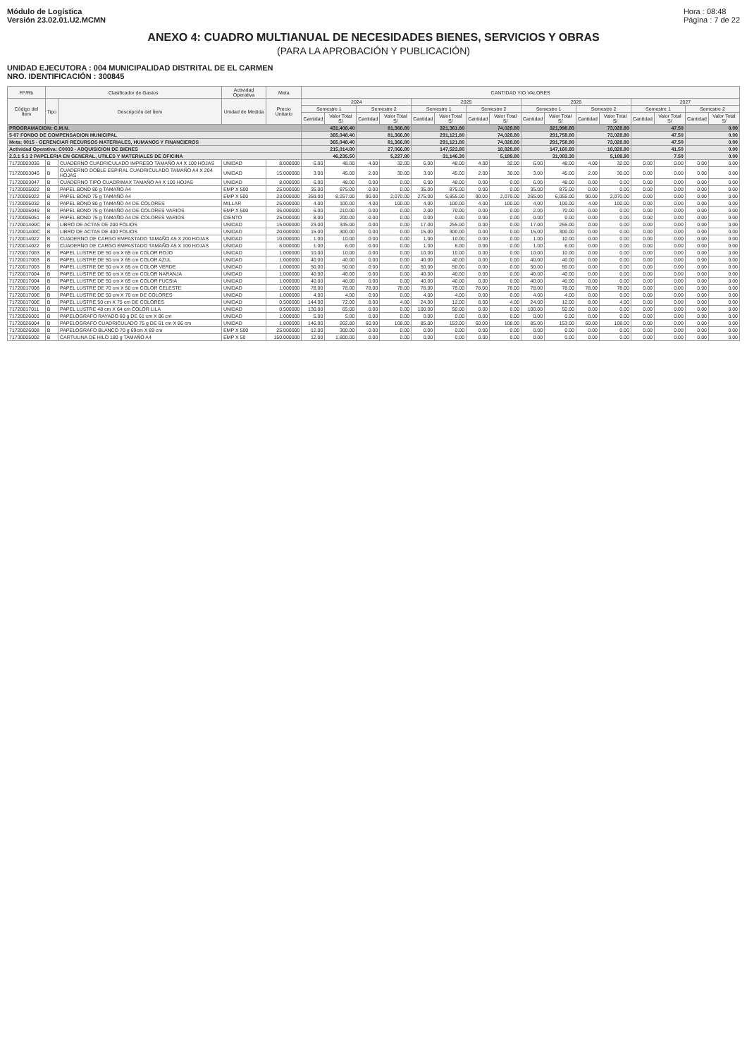Módulo de Logística
Versión 23.02.01.U2.MCMN
Hora : 08:48
Página : 7 de 22
ANEXO 4: CUADRO MULTIANUAL DE NECESIDADES BIENES, SERVICIOS Y OBRAS
(PARA LA APROBACIÓN Y PUBLICACIÓN)
UNIDAD EJECUTORA : 004 MUNICIPALIDAD DISTRITAL DE EL CARMEN
NRO. IDENTIFICACIÓN : 300845
| FF/Rb | Clasificador de Gastos | | Actividad Operativa | Meta | CANTIDAD Y/O VALORES | | | | | | | | | | | | | | | |
| --- | --- | --- | --- | --- | --- | --- | --- | --- | --- | --- | --- | --- | --- | --- | --- | --- | --- | --- | --- | --- |
| Código del Ítem | Tipo | Descripción del Ítem | Unidad de Medida | Precio Unitario | 2024 | | | | 2025 | | | | 2026 | | | | 2027 | | | |
| | | | | | Semestre 1 | | Semestre 2 | | Semestre 1 | | Semestre 2 | | Semestre 1 | | Semestre 2 | | Semestre 1 | | Semestre 2 | |
| | | | | | Cantidad | Valor Total S/ | Cantidad | Valor Total S/ | Cantidad | Valor Total S/ | Cantidad | Valor Total S/ | Cantidad | Valor Total S/ | Cantidad | Valor Total S/ | Cantidad | Valor Total S/ | Cantidad | Valor Total S/ |
| PROGRAMACION: C.M.N. | | | | | 431,408.40 | | 81,366.80 | | 321,361.80 | | 74,028.80 | | 321,998.80 | | 73,028.80 | | 47.50 | | 0.00 | |
| 5-07 FONDO DE COMPENSACION MUNICIPAL | | | | | 365,048.40 | | 81,366.80 | | 291,121.80 | | 74,028.80 | | 291,758.80 | | 73,028.80 | | 47.50 | | 0.00 | |
| Meta: 0015 - GERENCIAR RECURSOS MATERIALES, HUMANOS Y FINANCIEROS | | | | | 365,048.40 | | 81,366.80 | | 291,121.80 | | 74,028.80 | | 291,758.80 | | 73,028.80 | | 47.50 | | 0.00 | |
| Actividad Operativa: C0003 - ADQUISICION DE BIENES | | | | | 215,014.80 | | 27,066.80 | | 147,523.80 | | 18,828.80 | | 147,160.80 | | 18,828.80 | | 41.50 | | 0.00 | |
| 2.3.1 5.1 2 PAPELERIA EN GENERAL, UTILES Y MATERIALES DE OFICINA | | | | | 46,235.50 | | 5,227.80 | | 31,146.30 | | 5,189.80 | | 31,083.30 | | 5,189.80 | | 7.50 | | 0.00 | |
| 71720003036 | B | CUADERNO CUADRICULADO IMPRESO TAMAÑO A4 X 100 HOJAS | UNIDAD | 8.000000 | 6.00 | 48.00 | 4.00 | 32.00 | 6.00 | 48.00 | 4.00 | 32.00 | 6.00 | 48.00 | 4.00 | 32.00 | 0.00 | 0.00 | 0.00 | 0.00 |
| 71720003045 | B | CUADERNO DOBLE ESPIRAL CUADRICULADO TAMAÑO A4 X 204 HOJAS | UNIDAD | 15.000000 | 3.00 | 45.00 | 2.00 | 30.00 | 3.00 | 45.00 | 2.00 | 30.00 | 3.00 | 45.00 | 2.00 | 30.00 | 0.00 | 0.00 | 0.00 | 0.00 |
| 71720003047 | B | CUADERNO TIPO CUADRIMAX TAMAÑO A4 X 100 HOJAS | UNIDAD | 8.000000 | 6.00 | 48.00 | 0.00 | 0.00 | 6.00 | 48.00 | 0.00 | 0.00 | 6.00 | 48.00 | 0.00 | 0.00 | 0.00 | 0.00 | 0.00 | 0.00 |
| 71720005022 | B | PAPEL BOND 80 g TAMAÑO A4 | EMP X 500 | 25.000000 | 35.00 | 875.00 | 0.00 | 0.00 | 35.00 | 875.00 | 0.00 | 0.00 | 35.00 | 875.00 | 0.00 | 0.00 | 0.00 | 0.00 | 0.00 | 0.00 |
| 71720005022 | B | PAPEL BOND 75 g TAMAÑO A4 | EMP X 500 | 23.000000 | 359.00 | 8,257.00 | 90.00 | 2,070.00 | 275.00 | 5,855.00 | 90.00 | 2,070.00 | 265.00 | 6,055.00 | 90.00 | 2,070.00 | 0.00 | 0.00 | 0.00 | 0.00 |
| 71720005032 | B | PAPEL BOND 80 g TAMAÑO A4 DE COLORES | MILLAR | 25.000000 | 4.00 | 100.00 | 4.00 | 100.00 | 4.00 | 100.00 | 4.00 | 100.00 | 4.00 | 100.00 | 4.00 | 100.00 | 0.00 | 0.00 | 0.00 | 0.00 |
| 71720005049 | B | PAPEL BOND 75 g TAMAÑO A4 DE COLORES VARIOS | EMP X 500 | 35.000000 | 6.00 | 210.00 | 0.00 | 0.00 | 2.00 | 70.00 | 0.00 | 0.00 | 2.00 | 70.00 | 0.00 | 0.00 | 0.00 | 0.00 | 0.00 | 0.00 |
| 71720005051 | B | PAPEL BOND 75 g TAMAÑO A4 DE COLORES VARIOS | CIENTO | 25.000000 | 8.00 | 200.00 | 0.00 | 0.00 | 0.00 | 0.00 | 0.00 | 0.00 | 0.00 | 0.00 | 0.00 | 0.00 | 0.00 | 0.00 | 0.00 | 0.00 |
| 7172001400C | B | LIBRO DE ACTAS DE 200 FOLIOS | UNIDAD | 15.000000 | 23.00 | 345.00 | 0.00 | 0.00 | 17.00 | 255.00 | 0.00 | 0.00 | 17.00 | 255.00 | 0.00 | 0.00 | 0.00 | 0.00 | 0.00 | 0.00 |
| 7172001400C | B | LIBRO DE ACTAS DE 400 FOLIOS | UNIDAD | 20.000000 | 15.00 | 300.00 | 0.00 | 0.00 | 15.00 | 300.00 | 0.00 | 0.00 | 15.00 | 300.00 | 0.00 | 0.00 | 0.00 | 0.00 | 0.00 | 0.00 |
| 71720014022 | B | CUADERNO DE CARGO EMPASTADO TAMAÑO A5 X 200 HOJAS | UNIDAD | 10.000000 | 1.00 | 10.00 | 0.00 | 0.00 | 1.00 | 10.00 | 0.00 | 0.00 | 1.00 | 10.00 | 0.00 | 0.00 | 0.00 | 0.00 | 0.00 | 0.00 |
| 71720014022 | B | CUADERNO DE CARGO EMPASTADO TAMAÑO A5 X 100 HOJAS | UNIDAD | 6.000000 | 1.00 | 6.00 | 0.00 | 0.00 | 1.00 | 6.00 | 0.00 | 0.00 | 1.00 | 6.00 | 0.00 | 0.00 | 0.00 | 0.00 | 0.00 | 0.00 |
| 71720017003 | B | PAPEL LUSTRE DE 50 cm X 65 cm COLOR ROJO | UNIDAD | 1.000000 | 10.00 | 10.00 | 0.00 | 0.00 | 10.00 | 10.00 | 0.00 | 0.00 | 10.00 | 10.00 | 0.00 | 0.00 | 0.00 | 0.00 | 0.00 | 0.00 |
| 71720017003 | B | PAPEL LUSTRE DE 50 cm X 65 cm COLOR AZUL | UNIDAD | 1.000000 | 40.00 | 40.00 | 0.00 | 0.00 | 40.00 | 40.00 | 0.00 | 0.00 | 40.00 | 40.00 | 0.00 | 0.00 | 0.00 | 0.00 | 0.00 | 0.00 |
| 71720017003 | B | PAPEL LUSTRE DE 50 cm X 65 cm COLOR VERDE | UNIDAD | 1.000000 | 50.00 | 50.00 | 0.00 | 0.00 | 50.00 | 50.00 | 0.00 | 0.00 | 50.00 | 50.00 | 0.00 | 0.00 | 0.00 | 0.00 | 0.00 | 0.00 |
| 71720017004 | B | PAPEL LUSTRE DE 50 cm X 65 cm COLOR NARANJA | UNIDAD | 1.000000 | 40.00 | 40.00 | 0.00 | 0.00 | 40.00 | 40.00 | 0.00 | 0.00 | 40.00 | 40.00 | 0.00 | 0.00 | 0.00 | 0.00 | 0.00 | 0.00 |
| 71720017004 | B | PAPEL LUSTRE DE 50 cm X 65 cm COLOR FUCSIA | UNIDAD | 1.000000 | 40.00 | 40.00 | 0.00 | 0.00 | 40.00 | 40.00 | 0.00 | 0.00 | 40.00 | 40.00 | 0.00 | 0.00 | 0.00 | 0.00 | 0.00 | 0.00 |
| 71720017008 | B | PAPEL LUSTRE DE 70 cm X 50 cm COLOR CELESTE | UNIDAD | 1.000000 | 78.00 | 78.00 | 78.00 | 78.00 | 78.00 | 78.00 | 78.00 | 78.00 | 78.00 | 78.00 | 78.00 | 78.00 | 0.00 | 0.00 | 0.00 | 0.00 |
| 7172001700E | B | PAPEL LUSTRE DE 50 cm X 70 cm DE COLORES | UNIDAD | 1.000000 | 4.00 | 4.00 | 0.00 | 0.00 | 4.00 | 4.00 | 0.00 | 0.00 | 4.00 | 4.00 | 0.00 | 0.00 | 0.00 | 0.00 | 0.00 | 0.00 |
| 7172001700E | B | PAPEL LUSTRE 50 cm X 75 cm DE COLORES | UNIDAD | 0.500000 | 144.00 | 72.00 | 8.00 | 4.00 | 24.00 | 12.00 | 8.00 | 4.00 | 24.00 | 12.00 | 8.00 | 4.00 | 0.00 | 0.00 | 0.00 | 0.00 |
| 71720017011 | B | PAPEL LUSTRE 48 cm X 64 cm COLOR LILA | UNIDAD | 0.500000 | 130.00 | 65.00 | 0.00 | 0.00 | 100.00 | 50.00 | 0.00 | 0.00 | 100.00 | 50.00 | 0.00 | 0.00 | 0.00 | 0.00 | 0.00 | 0.00 |
| 71720026001 | B | PAPELOGRAFO RAYADO 60 g DE 61 cm X 86 cm | UNIDAD | 1.000000 | 5.00 | 5.00 | 0.00 | 0.00 | 0.00 | 0.00 | 0.00 | 0.00 | 0.00 | 0.00 | 0.00 | 0.00 | 0.00 | 0.00 | 0.00 | 0.00 |
| 71720026004 | B | PAPELOGRAFO CUADRICULADO 75 g DE 61 cm X 86 cm | UNIDAD | 1.800000 | 146.00 | 262.80 | 60.00 | 108.00 | 85.00 | 153.00 | 60.00 | 108.00 | 85.00 | 153.00 | 60.00 | 108.00 | 0.00 | 0.00 | 0.00 | 0.00 |
| 71720026008 | B | PAPELOGRAFO BLANCO 70 g 69cm X 89 cm | EMP X 500 | 25.000000 | 12.00 | 300.00 | 0.00 | 0.00 | 0.00 | 0.00 | 0.00 | 0.00 | 0.00 | 0.00 | 0.00 | 0.00 | 0.00 | 0.00 | 0.00 | 0.00 |
| 71730005002 | B | CARTULINA DE HILO 180 g TAMAÑO A4 | EMP X 50 | 150.000000 | 12.00 | 1,800.00 | 0.00 | 0.00 | 0.00 | 0.00 | 0.00 | 0.00 | 0.00 | 0.00 | 0.00 | 0.00 | 0.00 | 0.00 | 0.00 | 0.00 |